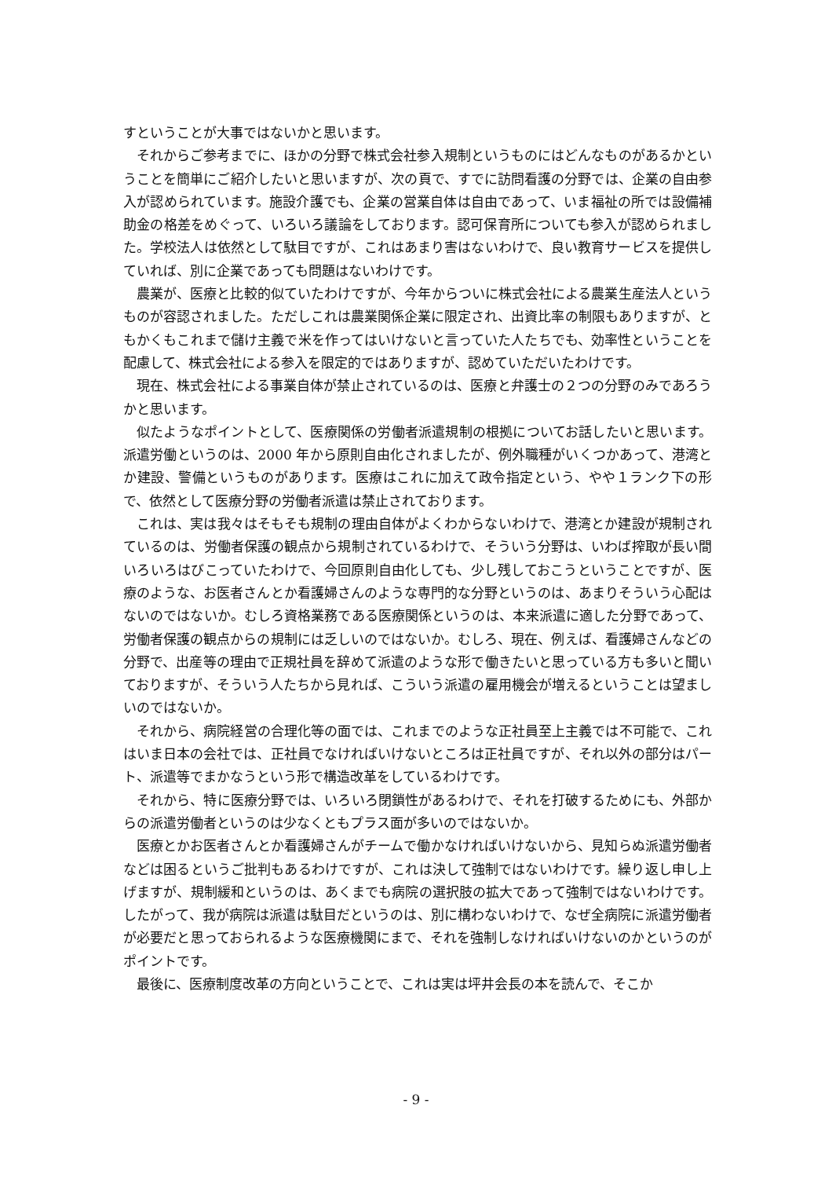すということが大事ではないかと思います。
それからご参考までに、ほかの分野で株式会社参入規制というものにはどんなものがあるかということを簡単にご紹介したいと思いますが、次の頁で、すでに訪問看護の分野では、企業の自由参入が認められています。施設介護でも、企業の営業自体は自由であって、いま福祉の所では設備補助金の格差をめぐって、いろいろ議論をしております。認可保育所についても参入が認められました。学校法人は依然として駄目ですが、これはあまり害はないわけで、良い教育サービスを提供していれば、別に企業であっても問題はないわけです。
農業が、医療と比較的似ていたわけですが、今年からついに株式会社による農業生産法人というものが容認されました。ただしこれは農業関係企業に限定され、出資比率の制限もありますが、ともかくもこれまで儲け主義で米を作ってはいけないと言っていた人たちでも、効率性ということを配慮して、株式会社による参入を限定的ではありますが、認めていただいたわけです。
現在、株式会社による事業自体が禁止されているのは、医療と弁護士の２つの分野のみであろうかと思います。
似たようなポイントとして、医療関係の労働者派遣規制の根拠についてお話したいと思います。派遣労働というのは、2000 年から原則自由化されましたが、例外職種がいくつかあって、港湾とか建設、警備というものがあります。医療はこれに加えて政令指定という、やや１ランク下の形で、依然として医療分野の労働者派遣は禁止されております。
これは、実は我々はそもそも規制の理由自体がよくわからないわけで、港湾とか建設が規制されているのは、労働者保護の観点から規制されているわけで、そういう分野は、いわば搾取が長い間いろいろはびこっていたわけで、今回原則自由化しても、少し残しておこうということですが、医療のような、お医者さんとか看護婦さんのような専門的な分野というのは、あまりそういう心配はないのではないか。むしろ資格業務である医療関係というのは、本来派遣に適した分野であって、労働者保護の観点からの規制には乏しいのではないか。むしろ、現在、例えば、看護婦さんなどの分野で、出産等の理由で正規社員を辞めて派遣のような形で働きたいと思っている方も多いと聞いておりますが、そういう人たちから見れば、こういう派遣の雇用機会が増えるということは望ましいのではないか。
それから、病院経営の合理化等の面では、これまでのような正社員至上主義では不可能で、これはいま日本の会社では、正社員でなければいけないところは正社員ですが、それ以外の部分はパート、派遣等でまかなうという形で構造改革をしているわけです。
それから、特に医療分野では、いろいろ閉鎖性があるわけで、それを打破するためにも、外部からの派遣労働者というのは少なくともプラス面が多いのではないか。
医療とかお医者さんとか看護婦さんがチームで働かなければいけないから、見知らぬ派遣労働者などは困るというご批判もあるわけですが、これは決して強制ではないわけです。繰り返し申し上げますが、規制緩和というのは、あくまでも病院の選択肢の拡大であって強制ではないわけです。したがって、我が病院は派遣は駄目だというのは、別に構わないわけで、なぜ全病院に派遣労働者が必要だと思っておられるような医療機関にまで、それを強制しなければいけないのかというのがポイントです。
最後に、医療制度改革の方向ということで、これは実は坪井会長の本を読んで、そこか
- 9 -